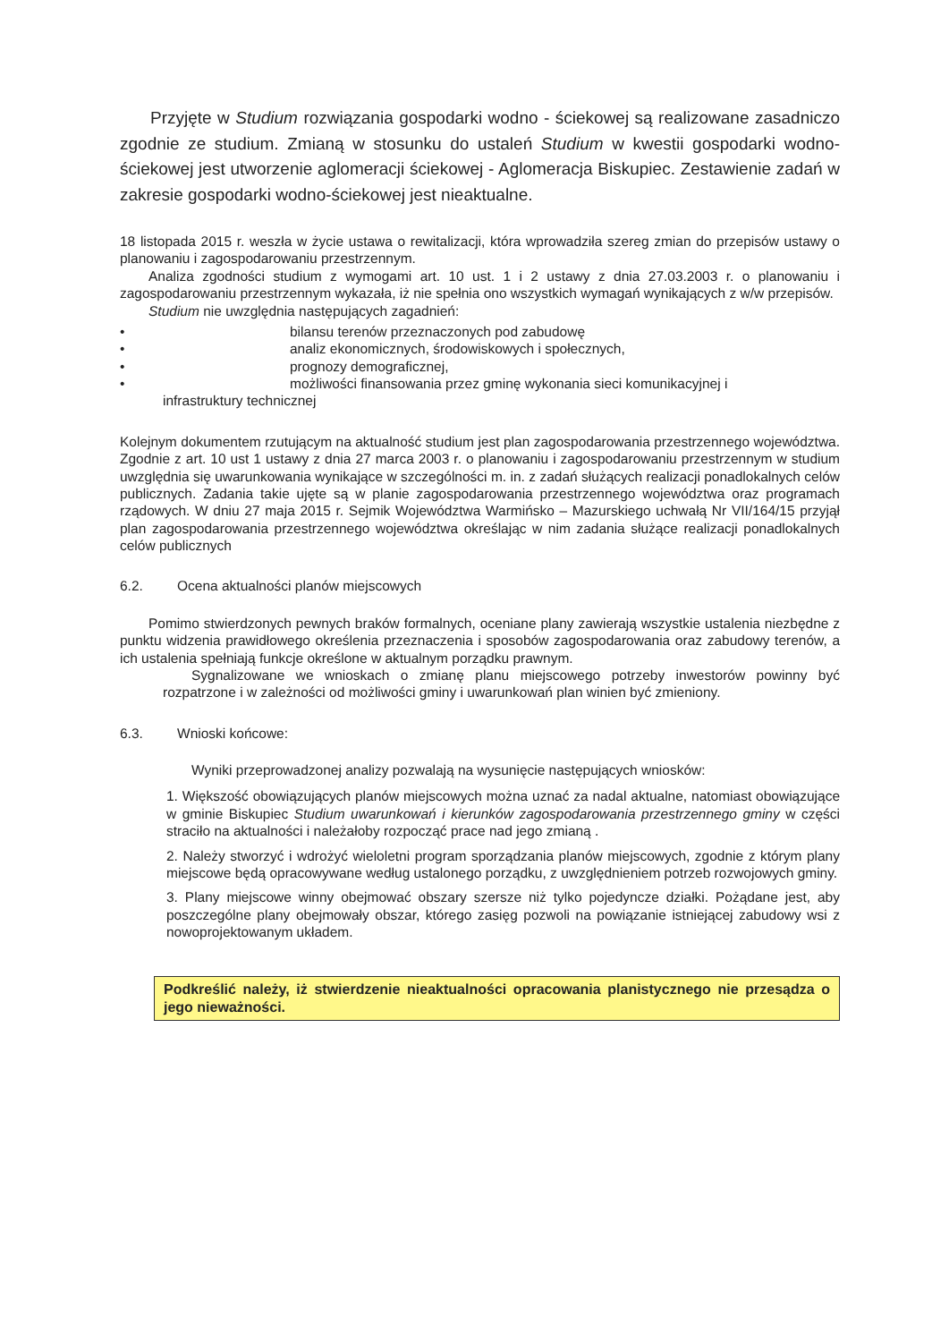Przyjęte w Studium rozwiązania gospodarki wodno - ściekowej są realizowane zasadniczo zgodnie ze studium. Zmianą w stosunku do ustaleń Studium w kwestii gospodarki wodno- ściekowej jest utworzenie aglomeracji ściekowej - Aglomeracja Biskupiec. Zestawienie zadań w zakresie gospodarki wodno-ściekowej jest nieaktualne.
18 listopada 2015 r. weszła w życie ustawa o rewitalizacji, która wprowadziła szereg zmian do przepisów ustawy o planowaniu i zagospodarowaniu przestrzennym.
Analiza zgodności studium z wymogami art. 10 ust. 1 i 2 ustawy z dnia 27.03.2003 r. o planowaniu i zagospodarowaniu przestrzennym wykazała, iż nie spełnia ono wszystkich wymagań wynikających z w/w przepisów.
Studium nie uwzględnia następujących zagadnień:
• bilansu terenów przeznaczonych pod zabudowę
• analiz ekonomicznych, środowiskowych i społecznych,
• prognozy demograficznej,
• możliwości finansowania przez gminę wykonania sieci komunikacyjnej i
infrastruktury technicznej
Kolejnym dokumentem rzutującym na aktualność studium jest plan zagospodarowania przestrzennego województwa. Zgodnie z art. 10 ust 1 ustawy z dnia 27 marca 2003 r. o planowaniu i zagospodarowaniu przestrzennym w studium uwzględnia się uwarunkowania wynikające w szczególności m. in. z zadań służących realizacji ponadlokalnych celów publicznych. Zadania takie ujęte są w planie zagospodarowania przestrzennego województwa oraz programach rządowych. W dniu 27 maja 2015 r. Sejmik Województwa Warmińsko – Mazurskiego uchwałą Nr VII/164/15 przyjął plan zagospodarowania przestrzennego województwa określając w nim zadania służące realizacji ponadlokalnych celów publicznych
6.2. Ocena aktualności planów miejscowych
Pomimo stwierdzonych pewnych braków formalnych, oceniane plany zawierają wszystkie ustalenia niezbędne z punktu widzenia prawidłowego określenia przeznaczenia i sposobów zagospodarowania oraz zabudowy terenów, a ich ustalenia spełniają funkcje określone w aktualnym porządku prawnym.
Sygnalizowane we wnioskach o zmianę planu miejscowego potrzeby inwestorów powinny być rozpatrzone i w zależności od możliwości gminy i uwarunkowań plan winien być zmieniony.
6.3. Wnioski końcowe:
Wyniki przeprowadzonej analizy pozwalają na wysunięcie następujących wniosków:
1. Większość obowiązujących planów miejscowych można uznać za nadal aktualne, natomiast obowiązujące w gminie Biskupiec Studium uwarunkowań i kierunków zagospodarowania przestrzennego gminy w części straciło na aktualności i należałoby rozpocząć prace nad jego zmianą .
2. Należy stworzyć i wdrożyć wieloletni program sporządzania planów miejscowych, zgodnie z którym plany miejscowe będą opracowywane według ustalonego porządku, z uwzględnieniem potrzeb rozwojowych gminy.
3. Plany miejscowe winny obejmować obszary szersze niż tylko pojedyncze działki. Pożądane jest, aby poszczególne plany obejmowały obszar, którego zasięg pozwoli na powiązanie istniejącej zabudowy wsi z nowoprojektowanym układem.
Podkreślić należy, iż stwierdzenie nieaktualności opracowania planistycznego nie przesądza o jego nieważności.